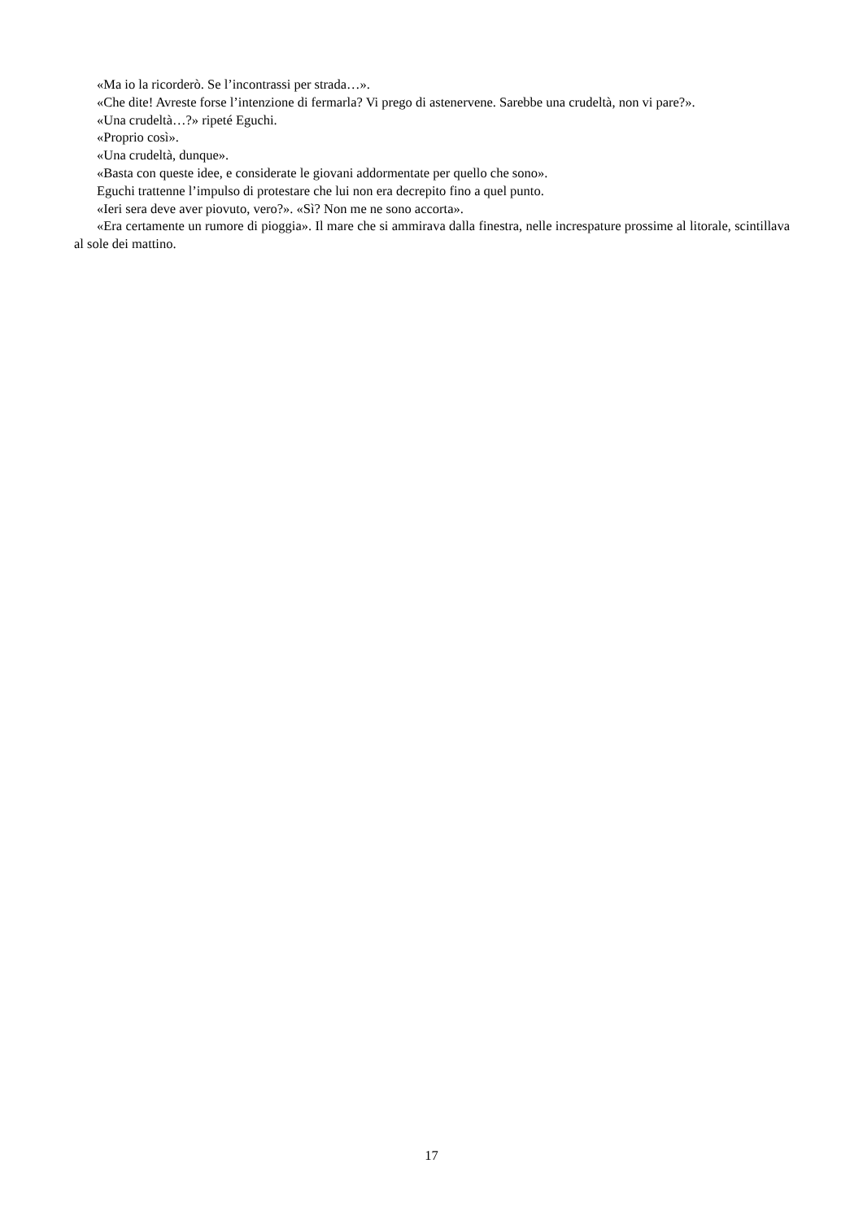«Ma io la ricorderò. Se l’incontrassi per strada…».
«Che dite! Avreste forse l’intenzione di fermarla? Vi prego di astenervene. Sarebbe una crudeltà, non vi pare?».
«Una crudeltà…?» ripeté Eguchi.
«Proprio così».
«Una crudeltà, dunque».
«Basta con queste idee, e considerate le giovani addormentate per quello che sono».
Eguchi trattenne l’impulso di protestare che lui non era decrepito fino a quel punto.
«Ieri sera deve aver piovuto, vero?». «Sì? Non me ne sono accorta».
«Era certamente un rumore di pioggia». Il mare che si ammirava dalla finestra, nelle increspature prossime al litorale, scintillava al sole dei mattino.
17